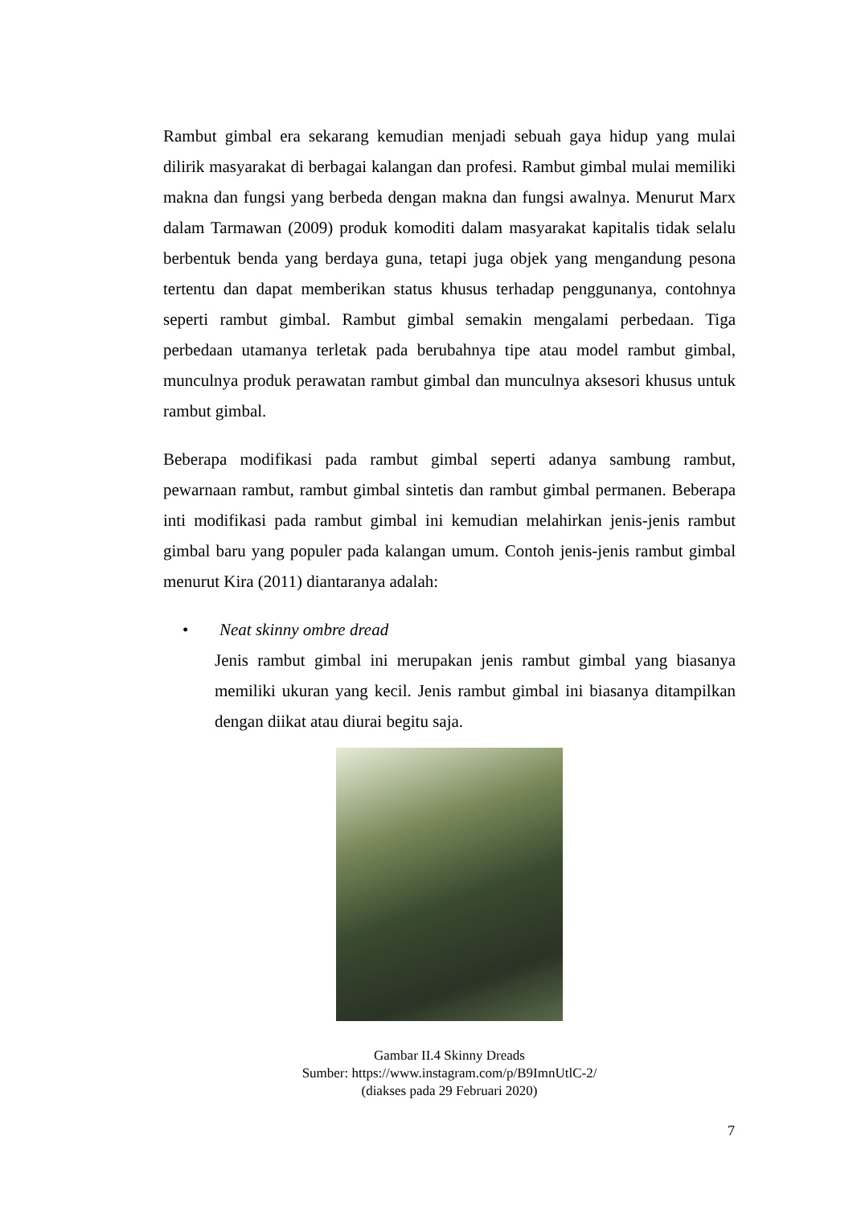Rambut gimbal era sekarang kemudian menjadi sebuah gaya hidup yang mulai dilirik masyarakat di berbagai kalangan dan profesi. Rambut gimbal mulai memiliki makna dan fungsi yang berbeda dengan makna dan fungsi awalnya. Menurut Marx dalam Tarmawan (2009) produk komoditi dalam masyarakat kapitalis tidak selalu berbentuk benda yang berdaya guna, tetapi juga objek yang mengandung pesona tertentu dan dapat memberikan status khusus terhadap penggunanya, contohnya seperti rambut gimbal. Rambut gimbal semakin mengalami perbedaan. Tiga perbedaan utamanya terletak pada berubahnya tipe atau model rambut gimbal, munculnya produk perawatan rambut gimbal dan munculnya aksesori khusus untuk rambut gimbal.
Beberapa modifikasi pada rambut gimbal seperti adanya sambung rambut, pewarnaan rambut, rambut gimbal sintetis dan rambut gimbal permanen. Beberapa inti modifikasi pada rambut gimbal ini kemudian melahirkan jenis-jenis rambut gimbal baru yang populer pada kalangan umum. Contoh jenis-jenis rambut gimbal menurut Kira (2011) diantaranya adalah:
• Neat skinny ombre dread
Jenis rambut gimbal ini merupakan jenis rambut gimbal yang biasanya memiliki ukuran yang kecil. Jenis rambut gimbal ini biasanya ditampilkan dengan diikat atau diurai begitu saja.
Gambar II.4 Skinny Dreads
Sumber: https://www.instagram.com/p/B9ImnUtlC-2/
(diakses pada 29 Februari 2020)
7